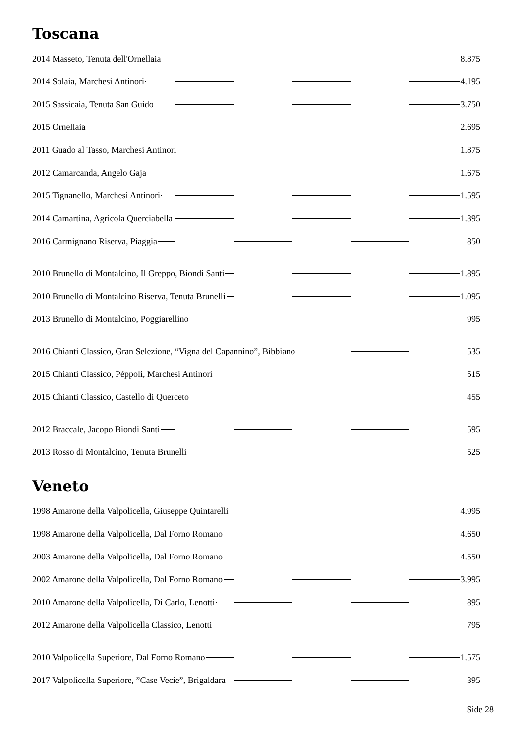Toscana
2014 Masseto, Tenuta dell'Ornellaia 8.875
2014 Solaia, Marchesi Antinori 4.195
2015 Sassicaia, Tenuta San Guido 3.750
2015 Ornellaia 2.695
2011 Guado al Tasso, Marchesi Antinori 1.875
2012 Camarcanda, Angelo Gaja 1.675
2015 Tignanello, Marchesi Antinori 1.595
2014 Camartina, Agricola Querciabella 1.395
2016 Carmignano Riserva, Piaggia 850
2010 Brunello di Montalcino, Il Greppo, Biondi Santi 1.895
2010 Brunello di Montalcino Riserva, Tenuta Brunelli 1.095
2013 Brunello di Montalcino, Poggiarellino 995
2016 Chianti Classico, Gran Selezione, “Vigna del Capannino”, Bibbiano 535
2015 Chianti Classico, Péppoli, Marchesi Antinori 515
2015 Chianti Classico, Castello di Querceto 455
2012 Braccale, Jacopo Biondi Santi 595
2013 Rosso di Montalcino, Tenuta Brunelli 525
Veneto
1998 Amarone della Valpolicella, Giuseppe Quintarelli 4.995
1998 Amarone della Valpolicella, Dal Forno Romano 4.650
2003 Amarone della Valpolicella, Dal Forno Romano 4.550
2002 Amarone della Valpolicella, Dal Forno Romano 3.995
2010 Amarone della Valpolicella, Di Carlo, Lenotti 895
2012 Amarone della Valpolicella Classico, Lenotti 795
2010 Valpolicella Superiore, Dal Forno Romano 1.575
2017 Valpolicella Superiore, ”Case Vecie”, Brigaldara 395
Side 28